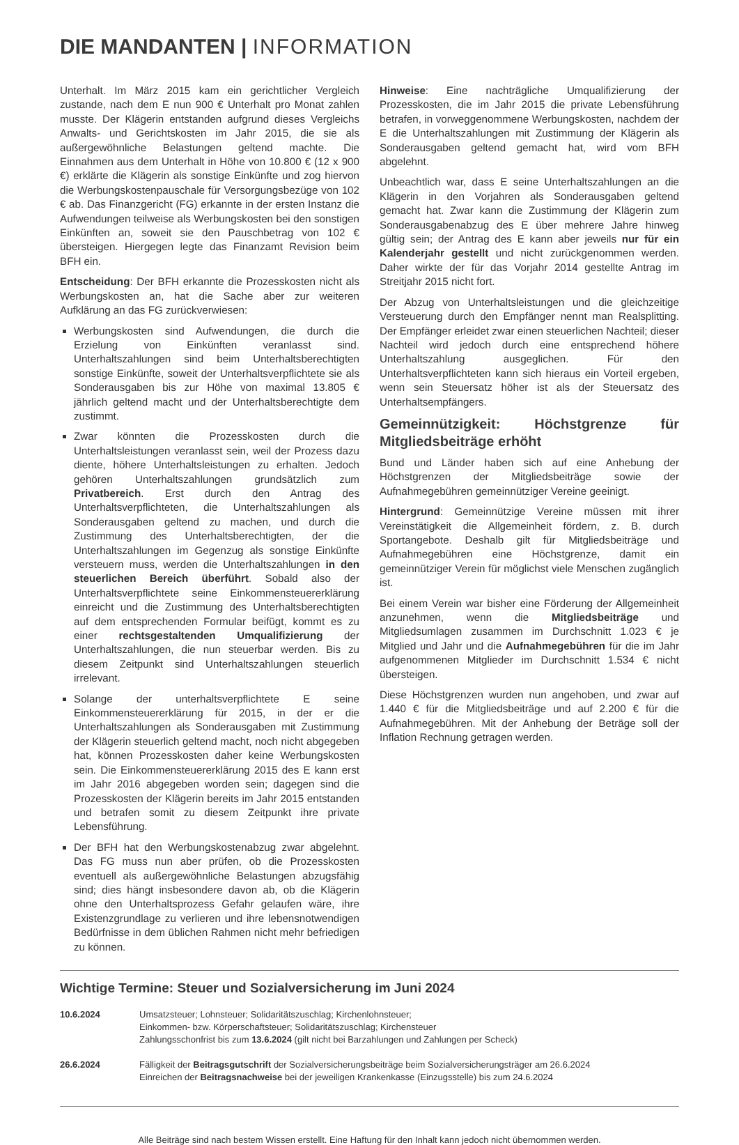DIE MANDANTEN | INFORMATION
Unterhalt. Im März 2015 kam ein gerichtlicher Vergleich zustande, nach dem E nun 900 € Unterhalt pro Monat zahlen musste. Der Klägerin entstanden aufgrund dieses Vergleichs Anwalts- und Gerichtskosten im Jahr 2015, die sie als außergewöhnliche Belastungen geltend machte. Die Einnahmen aus dem Unterhalt in Höhe von 10.800 € (12 x 900 €) erklärte die Klägerin als sonstige Einkünfte und zog hiervon die Werbungskostenpauschale für Versorgungsbezüge von 102 € ab. Das Finanzgericht (FG) erkannte in der ersten Instanz die Aufwendungen teilweise als Werbungskosten bei den sonstigen Einkünften an, soweit sie den Pauschbetrag von 102 € übersteigen. Hiergegen legte das Finanzamt Revision beim BFH ein.
Entscheidung: Der BFH erkannte die Prozesskosten nicht als Werbungskosten an, hat die Sache aber zur weiteren Aufklärung an das FG zurückverwiesen:
Werbungskosten sind Aufwendungen, die durch die Erzielung von Einkünften veranlasst sind. Unterhaltszahlungen sind beim Unterhaltsberechtigten sonstige Einkünfte, soweit der Unterhaltsverpflichtete sie als Sonderausgaben bis zur Höhe von maximal 13.805 € jährlich geltend macht und der Unterhaltsberechtigte dem zustimmt.
Zwar könnten die Prozesskosten durch die Unterhaltsleistungen veranlasst sein, weil der Prozess dazu diente, höhere Unterhaltsleistungen zu erhalten. Jedoch gehören Unterhaltszahlungen grundsätzlich zum Privatbereich. Erst durch den Antrag des Unterhaltsverpflichteten, die Unterhaltszahlungen als Sonderausgaben geltend zu machen, und durch die Zustimmung des Unterhaltsberechtigten, der die Unterhaltszahlungen im Gegenzug als sonstige Einkünfte versteuern muss, werden die Unterhaltszahlungen in den steuerlichen Bereich überführt. Sobald also der Unterhaltsverpflichtete seine Einkommensteuererklärung einreicht und die Zustimmung des Unterhaltsberechtigten auf dem entsprechenden Formular beifügt, kommt es zu einer rechtsgestaltenden Umqualifizierung der Unterhaltszahlungen, die nun steuerbar werden. Bis zu diesem Zeitpunkt sind Unterhaltszahlungen steuerlich irrelevant.
Solange der unterhaltsverpflichtete E seine Einkommensteuererklärung für 2015, in der er die Unterhaltszahlungen als Sonderausgaben mit Zustimmung der Klägerin steuerlich geltend macht, noch nicht abgegeben hat, können Prozesskosten daher keine Werbungskosten sein. Die Einkommensteuererklärung 2015 des E kann erst im Jahr 2016 abgegeben worden sein; dagegen sind die Prozesskosten der Klägerin bereits im Jahr 2015 entstanden und betrafen somit zu diesem Zeitpunkt ihre private Lebensführung.
Der BFH hat den Werbungskostenabzug zwar abgelehnt. Das FG muss nun aber prüfen, ob die Prozesskosten eventuell als außergewöhnliche Belastungen abzugsfähig sind; dies hängt insbesondere davon ab, ob die Klägerin ohne den Unterhaltsprozess Gefahr gelaufen wäre, ihre Existenzgrundlage zu verlieren und ihre lebensnotwendigen Bedürfnisse in dem üblichen Rahmen nicht mehr befriedigen zu können.
Hinweise: Eine nachträgliche Umqualifizierung der Prozesskosten, die im Jahr 2015 die private Lebensführung betrafen, in vorweggenommene Werbungskosten, nachdem der E die Unterhaltszahlungen mit Zustimmung der Klägerin als Sonderausgaben geltend gemacht hat, wird vom BFH abgelehnt.
Unbeachtlich war, dass E seine Unterhaltszahlungen an die Klägerin in den Vorjahren als Sonderausgaben geltend gemacht hat. Zwar kann die Zustimmung der Klägerin zum Sonderausgabenabzug des E über mehrere Jahre hinweg gültig sein; der Antrag des E kann aber jeweils nur für ein Kalenderjahr gestellt und nicht zurückgenommen werden. Daher wirkte der für das Vorjahr 2014 gestellte Antrag im Streitjahr 2015 nicht fort.
Der Abzug von Unterhaltsleistungen und die gleichzeitige Versteuerung durch den Empfänger nennt man Realsplitting. Der Empfänger erleidet zwar einen steuerlichen Nachteil; dieser Nachteil wird jedoch durch eine entsprechend höhere Unterhaltszahlung ausgeglichen. Für den Unterhaltsverpflichteten kann sich hieraus ein Vorteil ergeben, wenn sein Steuersatz höher ist als der Steuersatz des Unterhaltsempfängers.
Gemeinnützigkeit: Höchstgrenze für Mitgliedsbeiträge erhöht
Bund und Länder haben sich auf eine Anhebung der Höchstgrenzen der Mitgliedsbeiträge sowie der Aufnahmegebühren gemeinnütziger Vereine geeinigt.
Hintergrund: Gemeinnützige Vereine müssen mit ihrer Vereinstätigkeit die Allgemeinheit fördern, z. B. durch Sportangebote. Deshalb gilt für Mitgliedsbeiträge und Aufnahmegebühren eine Höchstgrenze, damit ein gemeinnütziger Verein für möglichst viele Menschen zugänglich ist.
Bei einem Verein war bisher eine Förderung der Allgemeinheit anzunehmen, wenn die Mitgliedsbeiträge und Mitgliedsumlagen zusammen im Durchschnitt 1.023 € je Mitglied und Jahr und die Aufnahmegebühren für die im Jahr aufgenommenen Mitglieder im Durchschnitt 1.534 € nicht übersteigen.
Diese Höchstgrenzen wurden nun angehoben, und zwar auf 1.440 € für die Mitgliedsbeiträge und auf 2.200 € für die Aufnahmegebühren. Mit der Anhebung der Beträge soll der Inflation Rechnung getragen werden.
Wichtige Termine: Steuer und Sozialversicherung im Juni 2024
| 10.6.2024 | Umsatzsteuer; Lohnsteuer; Solidaritätszuschlag; Kirchenlohnsteuer; Einkommen- bzw. Körperschaftsteuer; Solidaritätszuschlag; Kirchensteuer Zahlungsschonfrist bis zum 13.6.2024 (gilt nicht bei Barzahlungen und Zahlungen per Scheck) |
| 26.6.2024 | Fälligkeit der Beitragsgutschrift der Sozialversicherungsbeiträge beim Sozialversicherungsträger am 26.6.2024 Einreichen der Beitragsnachweise bei der jeweiligen Krankenkasse (Einzugsstelle) bis zum 24.6.2024 |
Alle Beiträge sind nach bestem Wissen erstellt. Eine Haftung für den Inhalt kann jedoch nicht übernommen werden.